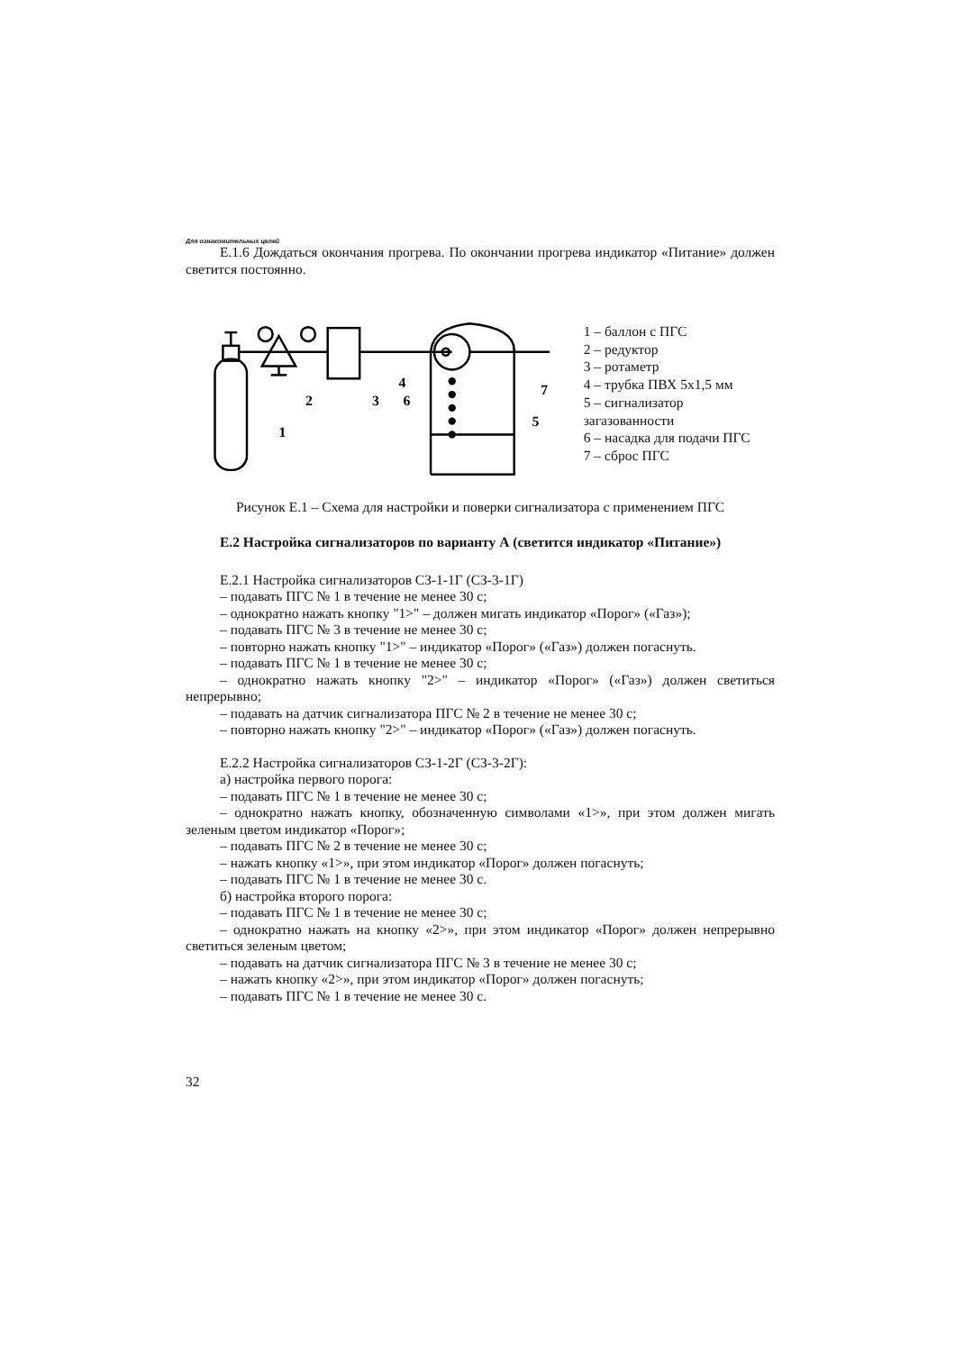Для ознакомительных целей
Е.1.6 Дождаться окончания прогрева. По окончании прогрева индикатор «Питание» должен светится постоянно.
1
2
3
4
5
6
7
1 – баллон с ПГС
2 – редуктор
3 – ротаметр
4 – трубка ПВХ 5х1,5 мм
5 – сигнализатор загазованности
6 – насадка для подачи ПГС
7 – сброс ПГС
Рисунок Е.1 – Схема для настройки и поверки сигнализатора с применением ПГС
Е.2 Настройка сигнализаторов по варианту А (светится индикатор «Питание»)
Е.2.1 Настройка сигнализаторов СЗ-1-1Г (СЗ-3-1Г)
– подавать ПГС № 1 в течение не менее 30 с;
– однократно нажать кнопку "1>" – должен мигать индикатор «Порог» («Газ»);
– подавать ПГС № 3 в течение не менее 30 с;
– повторно нажать кнопку "1>" – индикатор «Порог» («Газ») должен погаснуть.
– подавать ПГС № 1 в течение не менее 30 с;
– однократно нажать кнопку "2>" – индикатор «Порог» («Газ») должен светиться непрерывно;
– подавать на датчик сигнализатора ПГС № 2 в течение не менее 30 с;
– повторно нажать кнопку "2>" – индикатор «Порог» («Газ») должен погаснуть.
Е.2.2 Настройка сигнализаторов СЗ-1-2Г (СЗ-3-2Г):
а) настройка первого порога:
– подавать ПГС № 1 в течение не менее 30 с;
– однократно нажать кнопку, обозначенную символами «1>», при этом должен мигать зеленым цветом индикатор «Порог»;
– подавать ПГС № 2 в течение не менее 30 с;
– нажать кнопку «1>», при этом индикатор «Порог» должен погаснуть;
– подавать ПГС № 1 в течение не менее 30 с.
б) настройка второго порога:
– подавать ПГС № 1 в течение не менее 30 с;
– однократно нажать на кнопку «2>», при этом индикатор «Порог» должен непрерывно светиться зеленым цветом;
– подавать на датчик сигнализатора ПГС № 3 в течение не менее 30 с;
– нажать кнопку «2>», при этом индикатор «Порог» должен погаснуть;
– подавать ПГС № 1 в течение не менее 30 с.
32